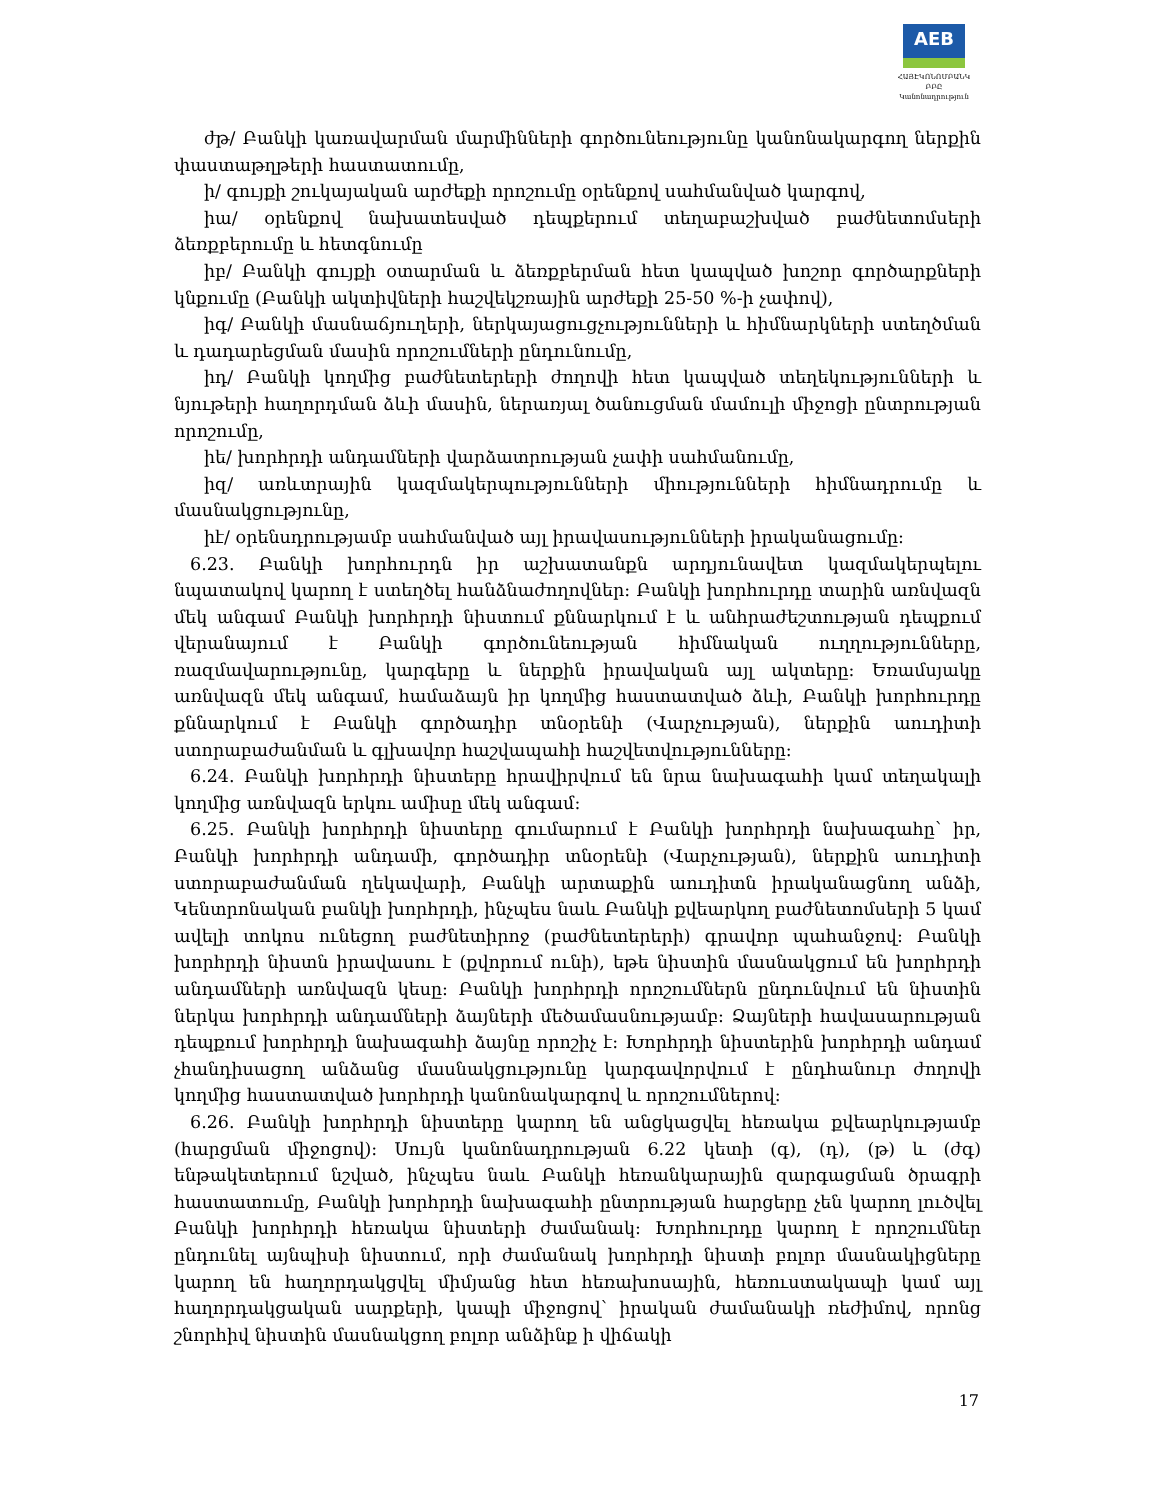AEB
ՀԱՅԷԿՈՆՈՄԲԱՆԿ ԲԲԸ
Կանոնադրություն
ժթ/ Բանկի կառավարման մարմինների գործունեությունը կանոնակարգող ներքին փաստաթղթերի հաստատումը,
ի/ գույքի շուկայական արժեքի որոշումը օրենքով սահմանված կարգով,
իա/ օրենքով նախատեսված դեպքերում տեղաբաշխված բաժնետոմսերի ձեռքբերումը և հետգնումը
իբ/ Բանկի գույքի օտարման և ձեռքբերման հետ կապված խոշոր գործարքների կնքումը (Բանկի ակտիվների հաշվեկշռային արժեքի 25-50 %-ի չափով),
իգ/ Բանկի մասնաճյուղերի, ներկայացուցչությունների և հիմնարկների ստեղծման և դադարեցման մասին որոշումների ընդունումը,
իդ/ Բանկի կողմից բաժնետերերի ժողովի հետ կապված տեղեկությունների և նյութերի հաղորդման ձևի մասին, ներառյալ ծանուցման մամուլի միջոցի ընտրության որոշումը,
իե/ խորհրդի անդամների վարձատրության չափի սահմանումը,
իզ/ առևտրային կազմակերպությունների միությունների հիմնադրումը և մասնակցությունը,
իէ/ օրենսդրությամբ սահմանված այլ իրավասությունների իրականացումը:
6.23. Բանկի խորհուրդն իր աշխատանքն արդյունավետ կազմակերպելու նպատակով կարող է ստեղծել հանձնաժողովներ: Բանկի խորհուրդը տարին առնվազն մեկ անգամ Բանկի խորհրդի նիստում քննարկում է և անհրաժեշտության դեպքում վերանայում է Բանկի գործունեության հիմնական ուղղությունները, ռազմավարությունը, կարգերը և ներքին իրավական այլ ակտերը: Եռամսյակը առնվազն մեկ անգամ, համաձայն իր կողմից հաստատված ձևի, Բանկի խորհուրդը քննարկում է Բանկի գործադիր տնօրենի (Վարչության), ներքին աուդիտի ստորաբաժանման և գլխավոր հաշվապահի հաշվետվությունները:
6.24. Բանկի խորհրդի նիստերը հրավիրվում են նրա նախագահի կամ տեղակալի կողմից առնվազն երկու ամիսը մեկ անգամ:
6.25. Բանկի խորհրդի նիստերը գումարում է Բանկի խորհրդի նախագահը՝ իր, Բանկի խորհրդի անդամի, գործադիր տնօրենի (Վարչության), ներքին աուդիտի ստորաբաժանման ղեկավարի, Բանկի արտաքին աուդիտն իրականացնող անձի, Կենտրոնական բանկի խորհրդի, ինչպես նաև Բանկի քվեարկող բաժնետոմսերի 5 կամ ավելի տոկոս ունեցող բաժնետիրոջ (բաժնետերերի) գրավոր պահանջով: Բանկի խորհրդի նիստն իրավասու է (քվորում ունի), եթե նիստին մասնակցում են խորհրդի անդամների առնվազն կեսը: Բանկի խորհրդի որոշումներն ընդունվում են նիստին ներկա խորհրդի անդամների ձայների մեծամասնությամբ: Ձայների հավասարության դեպքում խորհրդի նախագահի ձայնը որոշիչ է: Խորհրդի նիստերին խորհրդի անդամ չհանդիսացող անձանց մասնակցությունը կարգավորվում է ընդհանուր ժողովի կողմից հաստատված խորհրդի կանոնակարգով և որոշումներով:
6.26. Բանկի խորհրդի նիստերը կարող են անցկացվել հեռակա քվեարկությամբ (հարցման միջոցով): Սույն կանոնադրության 6.22 կետի (գ), (դ), (թ) և (ժգ) ենթակետերում նշված, ինչպես նաև Բանկի հեռանկարային զարգացման ծրագրի հաստատումը, Բանկի խորհրդի նախագահի ընտրության հարցերը չեն կարող լուծվել Բանկի խորհրդի հեռակա նիստերի ժամանակ: Խորհուրդը կարող է որոշումներ ընդունել այնպիսի նիստում, որի ժամանակ խորհրդի նիստի բոլոր մասնակիցները կարող են հաղորդակցվել միմյանց հետ հեռախոսային, հեռուստակապի կամ այլ հաղորդակցական սարքերի, կապի միջոցով՝ իրական ժամանակի ռեժիմով, որոնց շնորհիվ նիստին մասնակցող բոլոր անձինք ի վիճակի
17